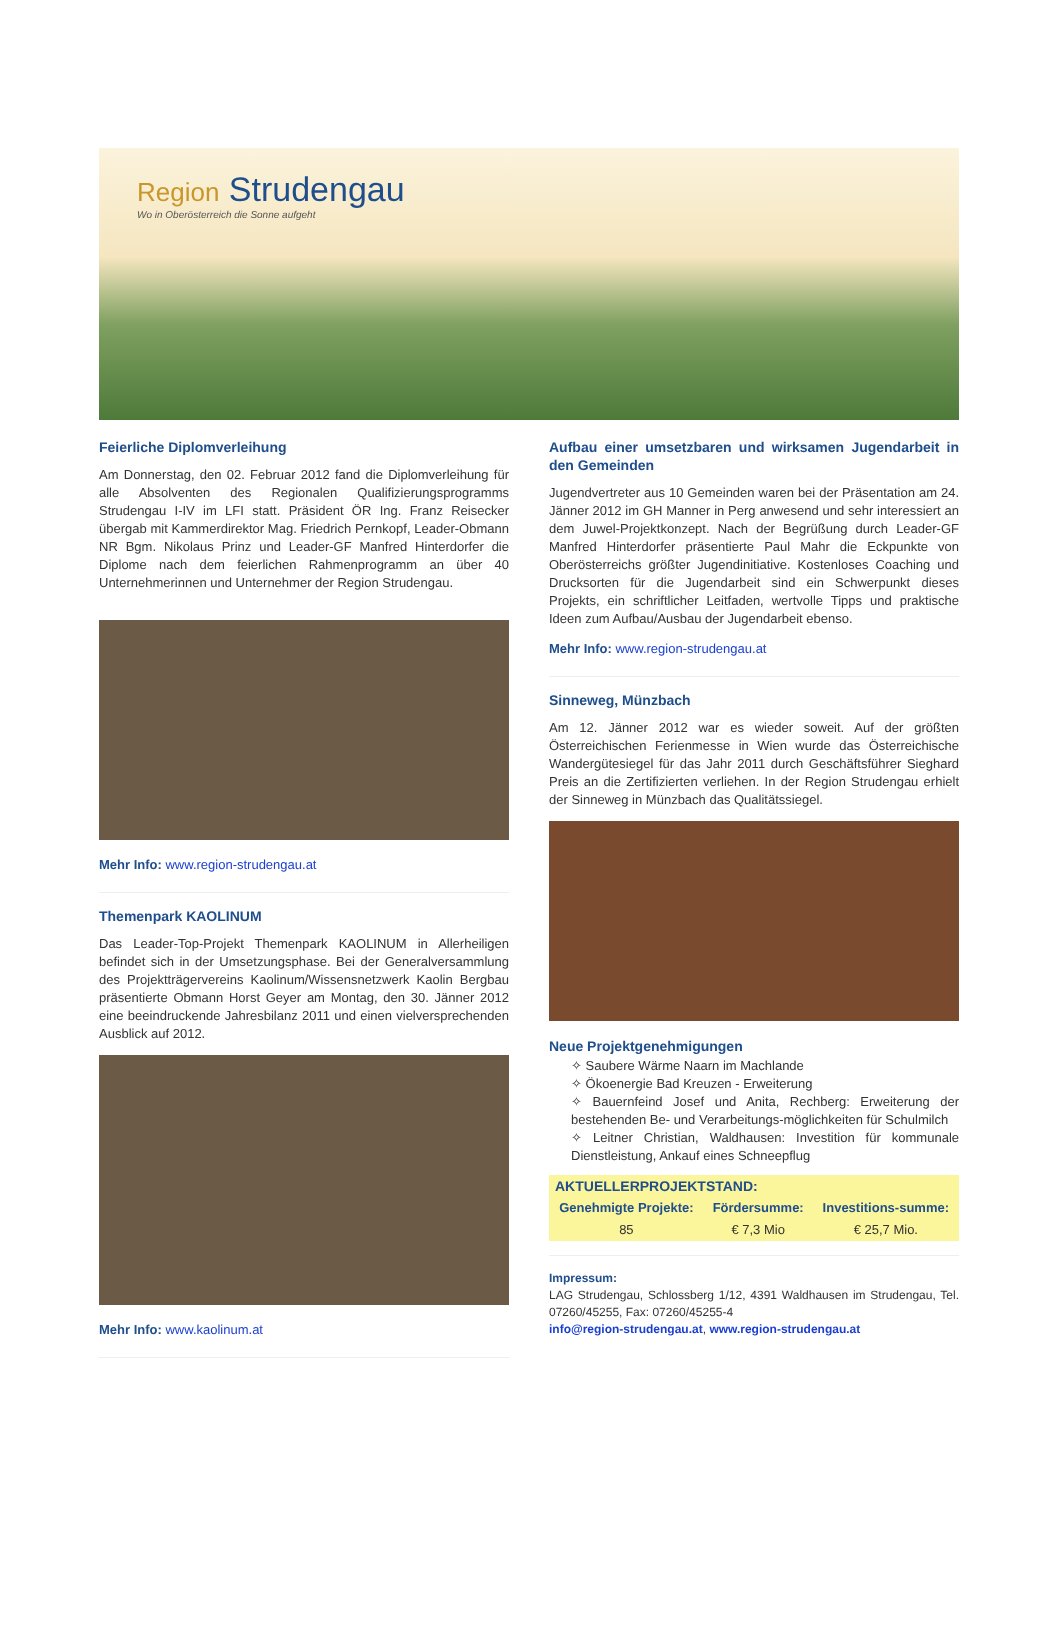Region Strudengau
Wo in Oberösterreich die Sonne aufgeht
Feierliche Diplomverleihung
Am Donnerstag, den 02. Februar 2012 fand die Diplomverleihung für alle Absolventen des Regionalen Qualifizierungsprogramms Strudengau I-IV im LFI statt. Präsident ÖR Ing. Franz Reisecker übergab mit Kammerdirektor Mag. Friedrich Pernkopf, Leader-Obmann NR Bgm. Nikolaus Prinz und Leader-GF Manfred Hinterdorfer die Diplome nach dem feierlichen Rahmenprogramm an über 40 Unternehmerinnen und Unternehmer der Region Strudengau.
Mehr Info: www.region-strudengau.at
Themenpark KAOLINUM
Das Leader-Top-Projekt Themenpark KAOLINUM in Allerheiligen befindet sich in der Umsetzungsphase. Bei der Generalversammlung des Projektträgervereins Kaolinum/Wissensnetzwerk Kaolin Bergbau präsentierte Obmann Horst Geyer am Montag, den 30. Jänner 2012 eine beeindruckende Jahresbilanz 2011 und einen vielversprechenden Ausblick auf 2012.
Mehr Info: www.kaolinum.at
Aufbau einer umsetzbaren und wirksamen Jugendarbeit in den Gemeinden
Jugendvertreter aus 10 Gemeinden waren bei der Präsentation am 24. Jänner 2012 im GH Manner in Perg anwesend und sehr interessiert an dem Juwel-Projektkonzept. Nach der Begrüßung durch Leader-GF Manfred Hinterdorfer präsentierte Paul Mahr die Eckpunkte von Oberösterreichs größter Jugendinitiative. Kostenloses Coaching und Drucksorten für die Jugendarbeit sind ein Schwerpunkt dieses Projekts, ein schriftlicher Leitfaden, wertvolle Tipps und praktische Ideen zum Aufbau/Ausbau der Jugendarbeit ebenso.
Mehr Info: www.region-strudengau.at
Sinneweg, Münzbach
Am 12. Jänner 2012 war es wieder soweit. Auf der größten Österreichischen Ferienmesse in Wien wurde das Österreichische Wandergütesiegel für das Jahr 2011 durch Geschäftsführer Sieghard Preis an die Zertifizierten verliehen. In der Region Strudengau erhielt der Sinneweg in Münzbach das Qualitätssiegel.
Neue Projektgenehmigungen
✧ Saubere Wärme Naarn im Machlande
✧ Ökoenergie Bad Kreuzen - Erweiterung
✧ Bauernfeind Josef und Anita, Rechberg: Erweiterung der bestehenden Be- und Verarbeitungs-möglichkeiten für Schulmilch
✧ Leitner Christian, Waldhausen: Investition für kommunale Dienstleistung, Ankauf eines Schneepflug
| AKTUELLERPROJEKTSTAND: | | |
| --- | --- | --- |
| Genehmigte Projekte: | Fördersumme: | Investitions-summe: |
| 85 | € 7,3 Mio | € 25,7 Mio. |
Impressum:
LAG Strudengau, Schlossberg 1/12, 4391 Waldhausen im Strudengau, Tel. 07260/45255, Fax: 07260/45255-4
info@region-strudengau.at, www.region-strudengau.at